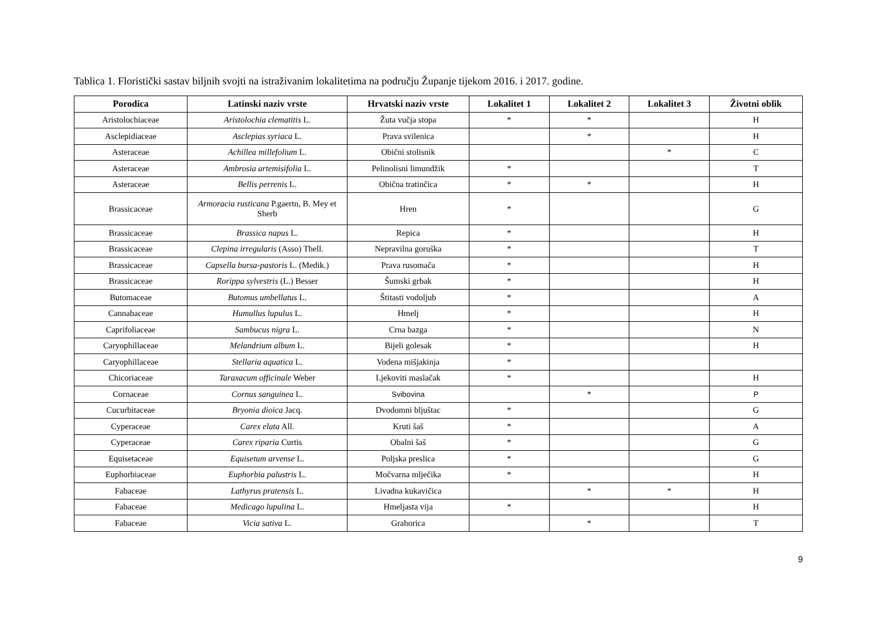Tablica 1. Floristički sastav biljnih svojti na istraživanim lokalitetima na području Županje tijekom 2016. i 2017. godine.
| Porodica | Latinski naziv vrste | Hrvatski naziv vrste | Lokalitet 1 | Lokalitet 2 | Lokalitet 3 | Životni oblik |
| --- | --- | --- | --- | --- | --- | --- |
| Aristolochiaceae | Aristolochia clematitis L. | Žuta vučja stopa | * | * | | H |
| Asclepidiaceae | Asclepias syriaca L. | Prava svilenica | | * | | H |
| Asteraceae | Achillea millefolium L. | Obični stolisnik | | | * | C |
| Asteraceae | Ambrosia artemisifolia L. | Pelinolisni limundžik | * | | | T |
| Asteraceae | Bellis perrenis L. | Obična tratinčica | * | * | | H |
| Brassicaceae | Armoracia rusticana P.gaertn, B. Mey et Sherb | Hren | * | | | G |
| Brassicaceae | Brassica napus L. | Repica | * | | | H |
| Brassicaceae | Clepina irregularis (Asso) Thell. | Nepravilna goruška | * | | | T |
| Brassicaceae | Capsella bursa-pastoris L. (Medik.) | Prava rusomača | * | | | H |
| Brassicaceae | Rorippa sylvestris (L.) Besser | Šumski grbak | * | | | H |
| Butomaceae | Butomus umbellatus L. | Štitasti vodoljub | * | | | A |
| Cannabaceae | Humullus lupulus L. | Hmelj | * | | | H |
| Caprifoliaceae | Sambucus nigra L. | Crna bazga | * | | | N |
| Caryophillaceae | Melandrium album L. | Bijeli golesak | * | | | H |
| Caryophillaceae | Stellaria aquatica L. | Vodena mišjakinja | * | | | |
| Chicoriaceae | Taraxacum officinale Weber | Ljekoviti maslačak | * | | | H |
| Cornaceae | Cornus sanguinea L. | Svibovina | | * | | P |
| Cucurbitaceae | Bryonia dioica Jacq. | Dvodomni bljuštac | * | | | G |
| Cyperaceae | Carex elata All. | Kruti šaš | * | | | A |
| Cyperaceae | Carex riparia Curtis | Obalni šaš | * | | | G |
| Equisetaceae | Equisetum arvense L. | Poljska preslica | * | | | G |
| Euphorbiaceae | Euphorbia palustris L. | Močvarna mlječika | * | | | H |
| Fabaceae | Lathyrus pratensis L. | Livadna kukavičica | | * | * | H |
| Fabaceae | Medicago lupulina L. | Hmeljasta vija | * | | | H |
| Fabaceae | Vicia sativa L. | Grahorica | | * | | T |
9